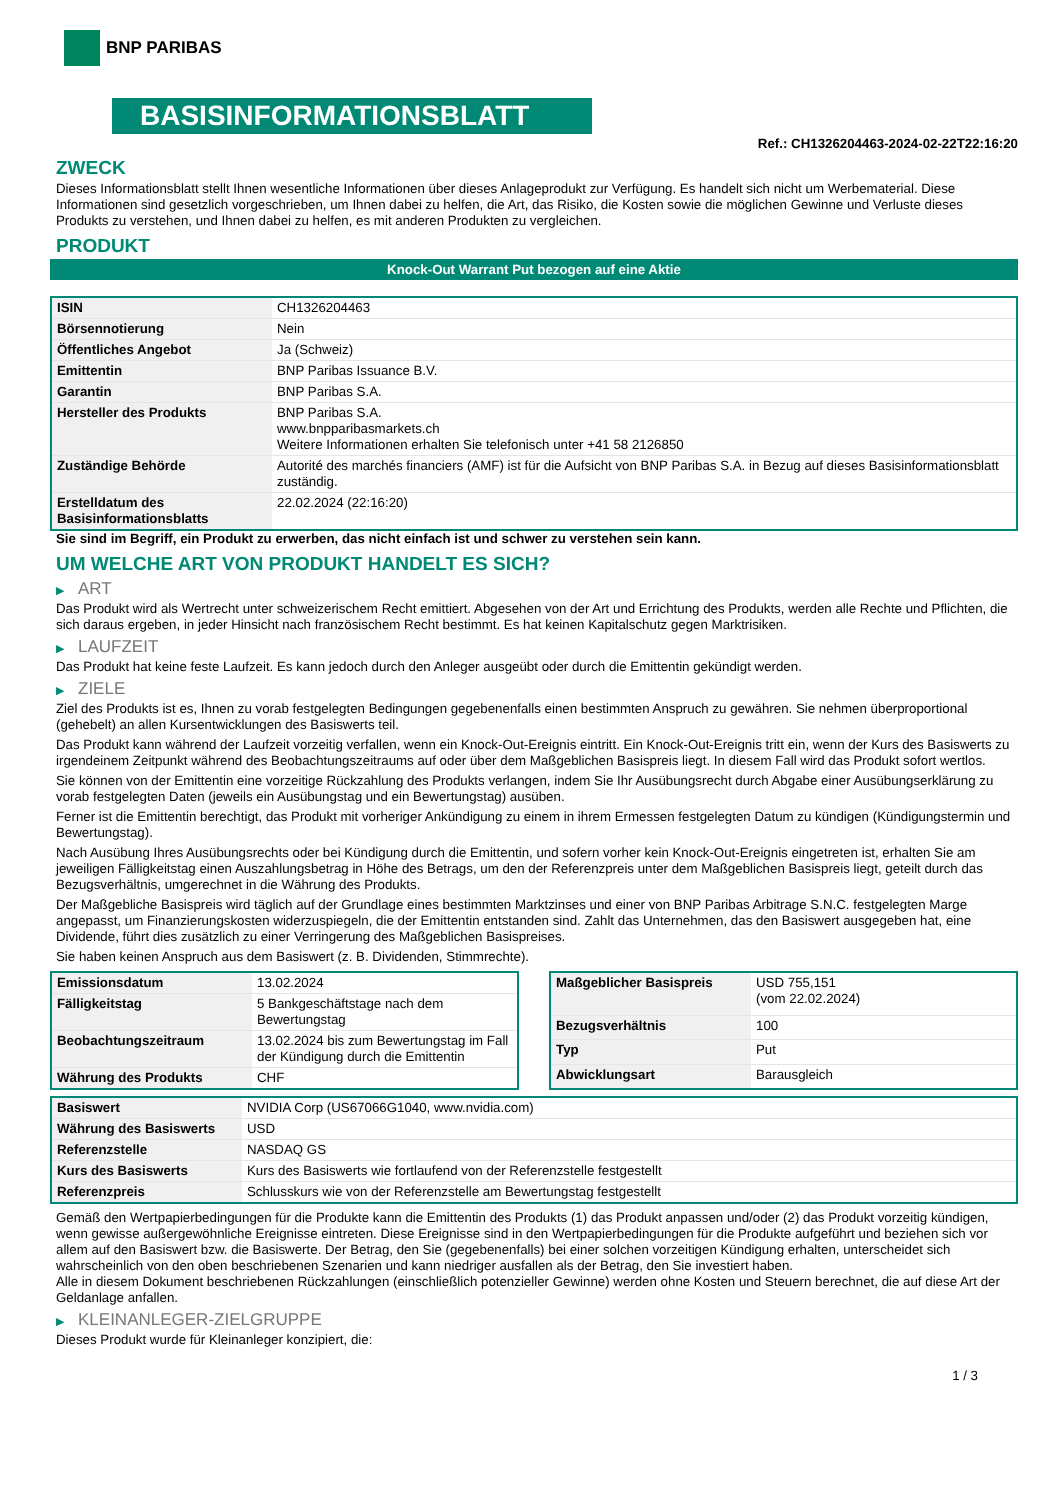BNP PARIBAS
BASISINFORMATIONSBLATT
Ref.: CH1326204463-2024-02-22T22:16:20
ZWECK
Dieses Informationsblatt stellt Ihnen wesentliche Informationen über dieses Anlageprodukt zur Verfügung. Es handelt sich nicht um Werbematerial. Diese Informationen sind gesetzlich vorgeschrieben, um Ihnen dabei zu helfen, die Art, das Risiko, die Kosten sowie die möglichen Gewinne und Verluste dieses Produkts zu verstehen, und Ihnen dabei zu helfen, es mit anderen Produkten zu vergleichen.
PRODUKT
Knock-Out Warrant Put bezogen auf eine Aktie
| ISIN | CH1326204463 |
| Börsennotierung | Nein |
| Öffentliches Angebot | Ja (Schweiz) |
| Emittentin | BNP Paribas Issuance B.V. |
| Garantin | BNP Paribas S.A. |
| Hersteller des Produkts | BNP Paribas S.A. www.bnpparibasmarkets.ch Weitere Informationen erhalten Sie telefonisch unter +41 58 2126850 |
| Zuständige Behörde | Autorité des marchés financiers (AMF) ist für die Aufsicht von BNP Paribas S.A. in Bezug auf dieses Basisinformationsblatt zuständig. |
| Erstelldatum des Basisinformationsblatts | 22.02.2024 (22:16:20) |
Sie sind im Begriff, ein Produkt zu erwerben, das nicht einfach ist und schwer zu verstehen sein kann.
UM WELCHE ART VON PRODUKT HANDELT ES SICH?
▶ ART
Das Produkt wird als Wertrecht unter schweizerischem Recht emittiert. Abgesehen von der Art und Errichtung des Produkts, werden alle Rechte und Pflichten, die sich daraus ergeben, in jeder Hinsicht nach französischem Recht bestimmt. Es hat keinen Kapitalschutz gegen Marktrisiken.
▶ LAUFZEIT
Das Produkt hat keine feste Laufzeit. Es kann jedoch durch den Anleger ausgeübt oder durch die Emittentin gekündigt werden.
▶ ZIELE
Ziel des Produkts ist es, Ihnen zu vorab festgelegten Bedingungen gegebenenfalls einen bestimmten Anspruch zu gewähren. Sie nehmen überproportional (gehebelt) an allen Kursentwicklungen des Basiswerts teil.
Das Produkt kann während der Laufzeit vorzeitig verfallen, wenn ein Knock-Out-Ereignis eintritt. Ein Knock-Out-Ereignis tritt ein, wenn der Kurs des Basiswerts zu irgendeinem Zeitpunkt während des Beobachtungszeitraums auf oder über dem Maßgeblichen Basispreis liegt. In diesem Fall wird das Produkt sofort wertlos.
Sie können von der Emittentin eine vorzeitige Rückzahlung des Produkts verlangen, indem Sie Ihr Ausübungsrecht durch Abgabe einer Ausübungserklärung zu vorab festgelegten Daten (jeweils ein Ausübungstag und ein Bewertungstag) ausüben.
Ferner ist die Emittentin berechtigt, das Produkt mit vorheriger Ankündigung zu einem in ihrem Ermessen festgelegten Datum zu kündigen (Kündigungstermin und Bewertungstag).
Nach Ausübung Ihres Ausübungsrechts oder bei Kündigung durch die Emittentin, und sofern vorher kein Knock-Out-Ereignis eingetreten ist, erhalten Sie am jeweiligen Fälligkeitstag einen Auszahlungsbetrag in Höhe des Betrags, um den der Referenzpreis unter dem Maßgeblichen Basispreis liegt, geteilt durch das Bezugsverhältnis, umgerechnet in die Währung des Produkts.
Der Maßgebliche Basispreis wird täglich auf der Grundlage eines bestimmten Marktzinses und einer von BNP Paribas Arbitrage S.N.C. festgelegten Marge angepasst, um Finanzierungskosten widerzuspiegeln, die der Emittentin entstanden sind. Zahlt das Unternehmen, das den Basiswert ausgegeben hat, eine Dividende, führt dies zusätzlich zu einer Verringerung des Maßgeblichen Basispreises.
Sie haben keinen Anspruch aus dem Basiswert (z. B. Dividenden, Stimmrechte).
| Emissionsdatum | 13.02.2024 |
| Fälligkeitstag | 5 Bankgeschäftstage nach dem Bewertungstag |
| Beobachtungszeitraum | 13.02.2024 bis zum Bewertungstag im Fall der Kündigung durch die Emittentin |
| Währung des Produkts | CHF |
| Maßgeblicher Basispreis | USD 755,151 (vom 22.02.2024) |
| Bezugsverhältnis | 100 |
| Typ | Put |
| Abwicklungsart | Barausgleich |
| Basiswert | NVIDIA Corp (US67066G1040, www.nvidia.com) |
| Währung des Basiswerts | USD |
| Referenzstelle | NASDAQ GS |
| Kurs des Basiswerts | Kurs des Basiswerts wie fortlaufend von der Referenzstelle festgestellt |
| Referenzpreis | Schlusskurs wie von der Referenzstelle am Bewertungstag festgestellt |
Gemäß den Wertpapierbedingungen für die Produkte kann die Emittentin des Produkts (1) das Produkt anpassen und/oder (2) das Produkt vorzeitig kündigen, wenn gewisse außergewöhnliche Ereignisse eintreten. Diese Ereignisse sind in den Wertpapierbedingungen für die Produkte aufgeführt und beziehen sich vor allem auf den Basiswert bzw. die Basiswerte. Der Betrag, den Sie (gegebenenfalls) bei einer solchen vorzeitigen Kündigung erhalten, unterscheidet sich wahrscheinlich von den oben beschriebenen Szenarien und kann niedriger ausfallen als der Betrag, den Sie investiert haben.
Alle in diesem Dokument beschriebenen Rückzahlungen (einschließlich potenzieller Gewinne) werden ohne Kosten und Steuern berechnet, die auf diese Art der Geldanlage anfallen.
▶ KLEINANLEGER-ZIELGRUPPE
Dieses Produkt wurde für Kleinanleger konzipiert, die:
1 / 3